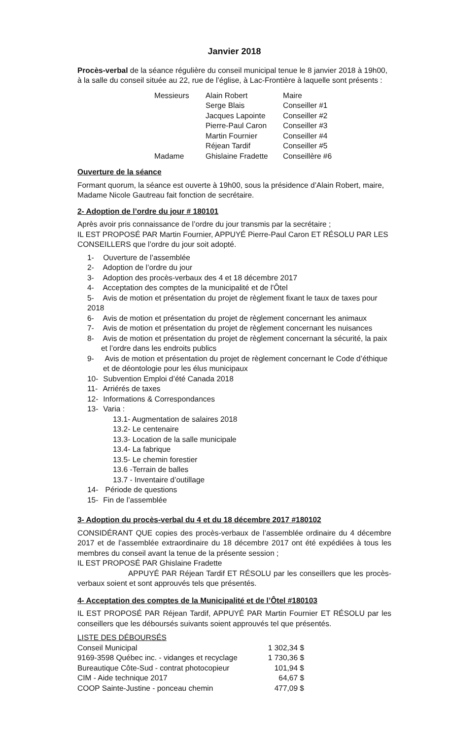Janvier 2018
Procès-verbal de la séance régulière du conseil municipal tenue le 8 janvier 2018 à 19h00, à la salle du conseil située au 22, rue de l’église, à Lac-Frontière à laquelle sont présents :
| Messieurs | Alain Robert | Maire |
| | Serge Blais | Conseiller #1 |
| | Jacques Lapointe | Conseiller #2 |
| | Pierre-Paul Caron | Conseiller #3 |
| | Martin Fournier | Conseiller #4 |
| | Réjean Tardif | Conseiller #5 |
| Madame | Ghislaine Fradette | Conseillère #6 |
Ouverture de la séance
Formant quorum, la séance est ouverte à 19h00, sous la présidence d’Alain Robert, maire, Madame Nicole Gautreau fait fonction de secrétaire.
2- Adoption de l’ordre du jour # 180101
Après avoir pris connaissance de l’ordre du jour transmis par la secrétaire ;
IL EST PROPOSÉ PAR Martin Fournier, APPUYÉ Pierre-Paul Caron ET RÉSOLU PAR LES CONSEILLERS que l’ordre du jour soit adopté.
1- Ouverture de l’assemblée
2- Adoption de l’ordre du jour
3- Adoption des procès-verbaux des 4 et 18 décembre 2017
4- Acceptation des comptes de la municipalité et de l'Ôtel
5- Avis de motion et présentation du projet de règlement fixant le taux de taxes pour 2018
6- Avis de motion et présentation du projet de règlement concernant les animaux
7- Avis de motion et présentation du projet de règlement concernant les nuisances
8- Avis de motion et présentation du projet de règlement concernant la sécurité, la paix et l’ordre dans les endroits publics
9- Avis de motion et présentation du projet de règlement concernant le Code d’éthique et de déontologie pour les élus municipaux
10- Subvention Emploi d’été Canada 2018
11- Arriérés de taxes
12- Informations & Correspondances
13- Varia :
13.1- Augmentation de salaires 2018
13.2- Le centenaire
13.3- Location de la salle municipale
13.4- La fabrique
13.5- Le chemin forestier
13.6 -Terrain de balles
13.7 - Inventaire d’outillage
14- Période de questions
15- Fin de l’assemblée
3- Adoption du procès-verbal du 4 et du 18 décembre 2017 #180102
CONSIDÉRANT QUE copies des procès-verbaux de l’assemblée ordinaire du 4 décembre 2017 et de l’assemblée extraordinaire du 18 décembre 2017 ont été expédiées à tous les membres du conseil avant la tenue de la présente session ;
IL EST PROPOSÉ PAR Ghislaine Fradette
APPUYÉ PAR Réjean Tardif ET RÉSOLU par les conseillers que les procès-verbaux soient et sont approuvés tels que présentés.
4- Acceptation des comptes de la Municipalité et de l’Ôtel #180103
IL EST PROPOSÉ PAR Réjean Tardif, APPUYÉ PAR Martin Fournier ET RÉSOLU par les conseillers que les déboursés suivants soient approuvés tel que présentés.
| LISTE DES DÉBOURSÉS | |
| Conseil Municipal | 1 302,34 $ |
| 9169-3598 Québec inc. - vidanges et recyclage | 1 730,36 $ |
| Bureautique Côte-Sud - contrat photocopieur | 101,94 $ |
| CIM - Aide technique 2017 | 64,67 $ |
| COOP Sainte-Justine - ponceau chemin | 477,09 $ |